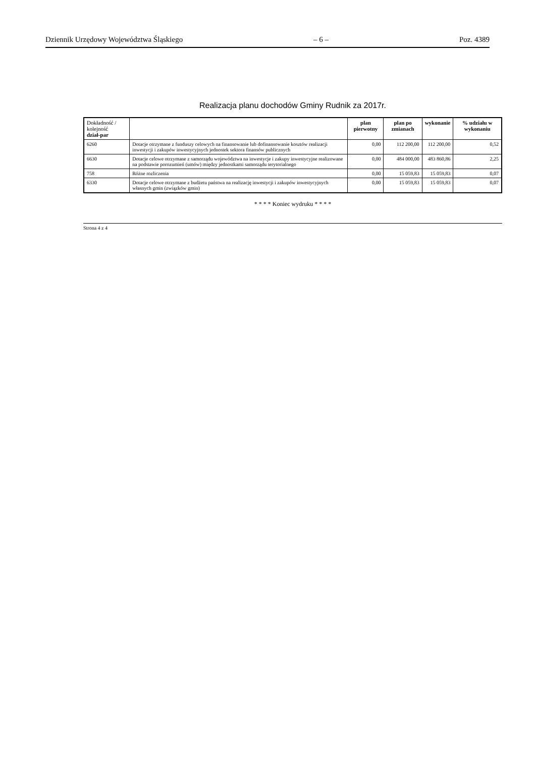Dziennik Urzędowy Województwa Śląskiego – 6 – Poz. 4389
Realizacja planu dochodów Gminy Rudnik za 2017r.
| Dokładność / kolejność dział-par | | plan pierwotny | plan po zmianach | wykonanie | % udziału w wykonaniu |
| --- | --- | --- | --- | --- | --- |
| 6260 | Dotacje otrzymane z funduszy celowych na finansowanie lub dofinansowanie kosztów realizacji inwestycji i zakupów inwestycyjnych jednostek sektora finansów publicznych | 0,00 | 112 200,00 | 112 200,00 | 0,52 |
| 6630 | Dotacje celowe otrzymane z samorządu województwa na inwestycje i zakupy inwestycyjne realizowane na podstawie porozumień (umów) między jednostkami samorządu terytorialnego | 0,00 | 484 000,00 | 483 860,86 | 2,25 |
| 758 | Różne rozliczenia | 0,00 | 15 059,83 | 15 059,83 | 0,07 |
| 6330 | Dotacje celowe otrzymane z budżetu państwa na realizację inwestycji i zakupów inwestycyjnych własnych gmin (związków gmin) | 0,00 | 15 059,83 | 15 059,83 | 0,07 |
* * * * Koniec wydruku * * * *
Strona 4 z 4